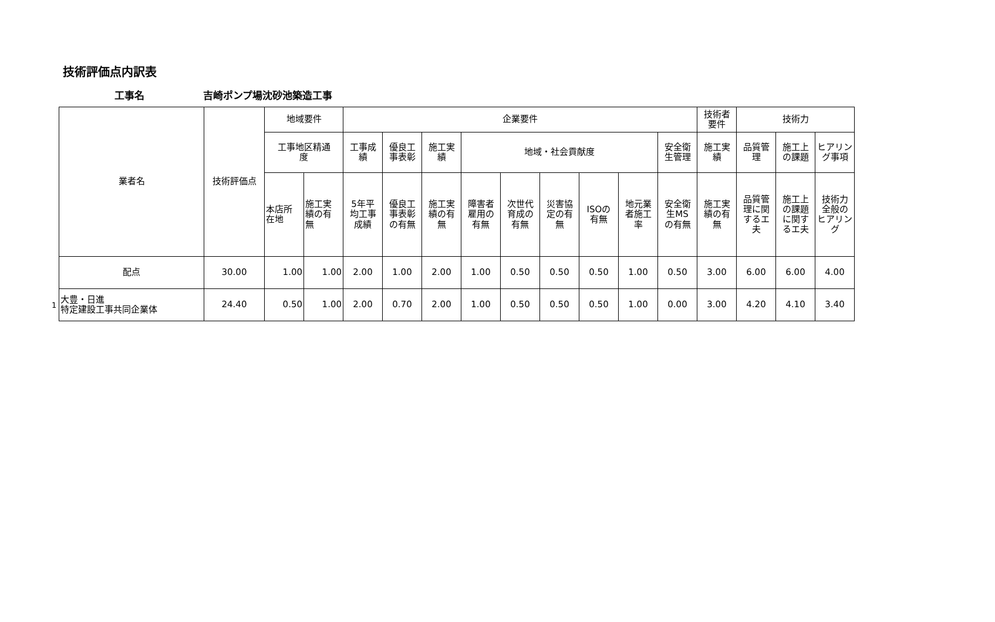技術評価点内訳表
工事名 吉崎ポンプ場沈砂池築造工事
1
| 業者名 | 技術評価点 | 地域要件 | | 企業要件 | | | | | | | | | 技術者 要件 | 技術力 | | |
| --- | --- | --- | --- | --- | --- | --- | --- | --- | --- | --- | --- | --- | --- | --- | --- | --- |
| | | 工事地区精通 度 | | 工事成 績 | 優良工 事表彰 | 施工実 績 | 地域・社会貢献度 | | | | | 安全衛 生管理 | 施工実 績 | 品質管 理 | 施工上 の課題 | ヒアリン グ事項 |
| | | 本店所 在地 | 施工実 績の有 無 | 5年平 均工事 成績 | 優良工 事表彰 の有無 | 施工実 績の有 無 | 障害者 雇用の 有無 | 次世代 育成の 有無 | 災害協 定の有 無 | ISOの 有無 | 地元業 者施工 率 | 安全衛 生MS の有無 | 施工実 績の有 無 | 品質管 理に関 するエ 夫 | 施工上 の課題 に関す るエ夫 | 技術力 全般の ヒアリン グ |
| 配点 | 30.00 | 1.00 | 1.00 | 2.00 | 1.00 | 2.00 | 1.00 | 0.50 | 0.50 | 0.50 | 1.00 | 0.50 | 3.00 | 6.00 | 6.00 | 4.00 |
| 大豊・日進 特定建設工事共同企業体 | 24.40 | 0.50 | 1.00 | 2.00 | 0.70 | 2.00 | 1.00 | 0.50 | 0.50 | 0.50 | 1.00 | 0.00 | 3.00 | 4.20 | 4.10 | 3.40 |